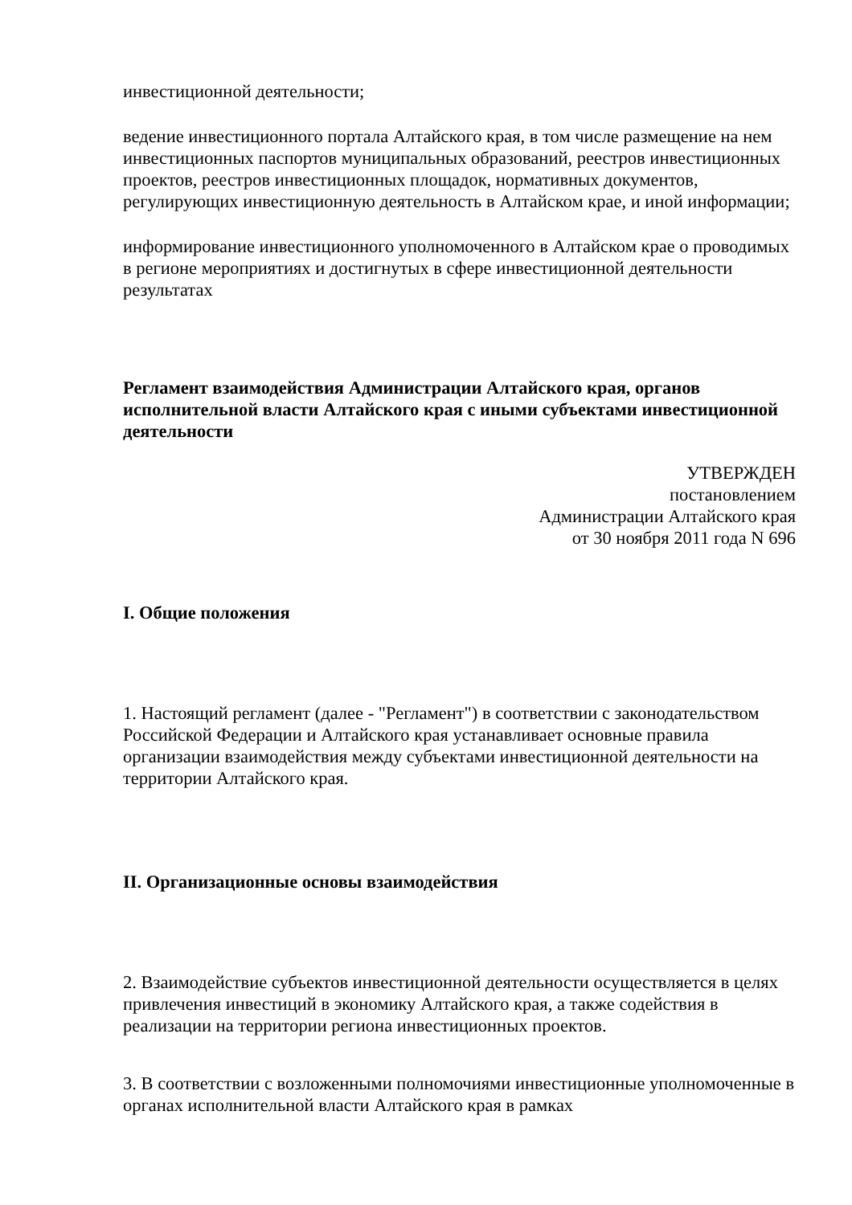инвестиционной деятельности;
ведение инвестиционного портала Алтайского края, в том числе размещение на нем инвестиционных паспортов муниципальных образований, реестров инвестиционных проектов, реестров инвестиционных площадок, нормативных документов, регулирующих инвестиционную деятельность в Алтайском крае, и иной информации;
информирование инвестиционного уполномоченного в Алтайском крае о проводимых в регионе мероприятиях и достигнутых в сфере инвестиционной деятельности результатах
Регламент взаимодействия Администрации Алтайского края, органов исполнительной власти Алтайского края с иными субъектами инвестиционной деятельности
УТВЕРЖДЕН
постановлением
Администрации Алтайского края
от 30 ноября 2011 года N 696
I. Общие положения
1. Настоящий регламент (далее - "Регламент") в соответствии с законодательством Российской Федерации и Алтайского края устанавливает основные правила организации взаимодействия между субъектами инвестиционной деятельности на территории Алтайского края.
II. Организационные основы взаимодействия
2. Взаимодействие субъектов инвестиционной деятельности осуществляется в целях привлечения инвестиций в экономику Алтайского края, а также содействия в реализации на территории региона инвестиционных проектов.
3. В соответствии с возложенными полномочиями инвестиционные уполномоченные в органах исполнительной власти Алтайского края в рамках